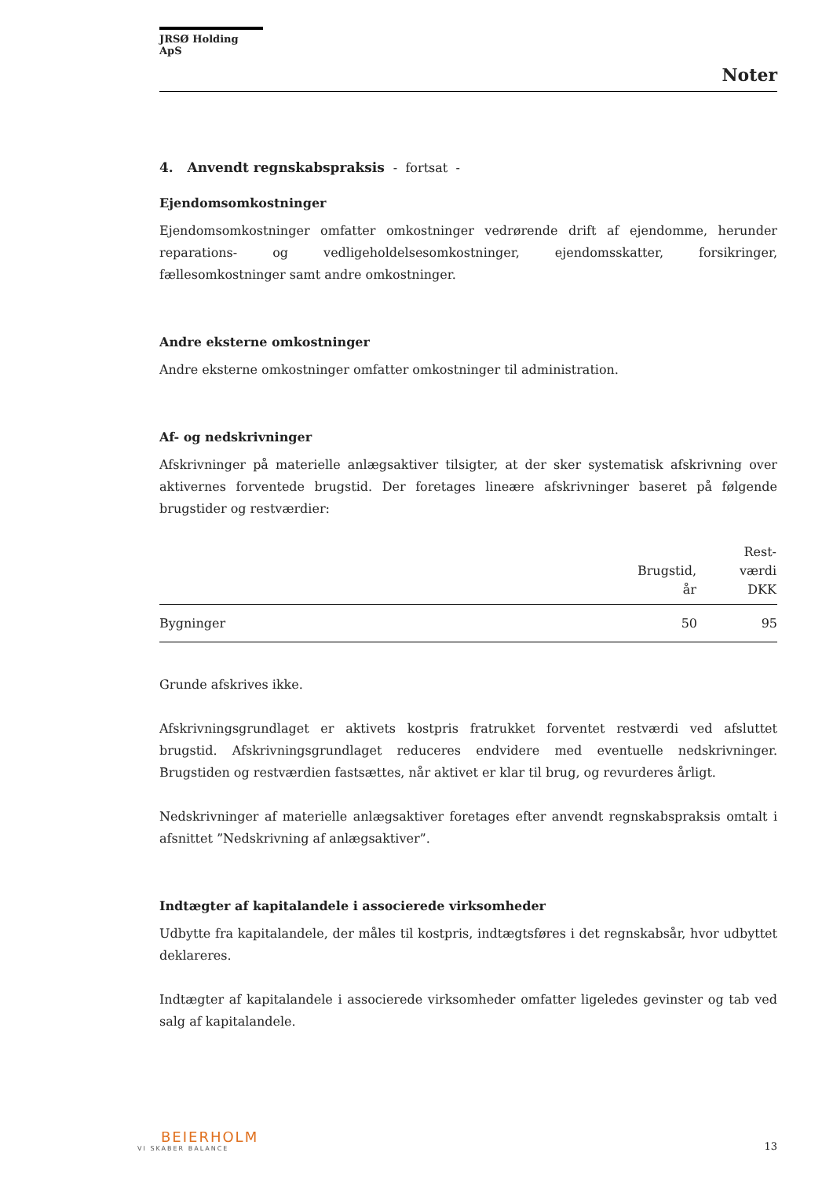JRSØ Holding ApS
Noter
4. Anvendt regnskabspraksis - fortsat -
Ejendomsomkostninger
Ejendomsomkostninger omfatter omkostninger vedrørende drift af ejendomme, herunder reparations- og vedligeholdelsesomkostninger, ejendomsskatter, forsikringer, fællesomkostninger samt andre omkostninger.
Andre eksterne omkostninger
Andre eksterne omkostninger omfatter omkostninger til administration.
Af- og nedskrivninger
Afskrivninger på materielle anlægsaktiver tilsigter, at der sker systematisk afskrivning over aktivernes forventede brugstid. Der foretages lineære afskrivninger baseret på følgende brugstider og restværdier:
| | Brugstid, år | Rest- værdi DKK |
| --- | --- | --- |
| Bygninger | 50 | 95 |
Grunde afskrives ikke.
Afskrivningsgrundlaget er aktivets kostpris fratrukket forventet restværdi ved afsluttet brugstid. Afskrivningsgrundlaget reduceres endvidere med eventuelle nedskrivninger. Brugstiden og restværdien fastsættes, når aktivet er klar til brug, og revurderes årligt.
Nedskrivninger af materielle anlægsaktiver foretages efter anvendt regnskabspraksis omtalt i afsnittet ”Nedskrivning af anlægsaktiver”.
Indtægter af kapitalandele i associerede virksomheder
Udbytte fra kapitalandele, der måles til kostpris, indtægtsføres i det regnskabsår, hvor udbyttet deklareres.
Indtægter af kapitalandele i associerede virksomheder omfatter ligeledes gevinster og tab ved salg af kapitalandele.
BEIERHOLM
VI SKABER BALANCE
13